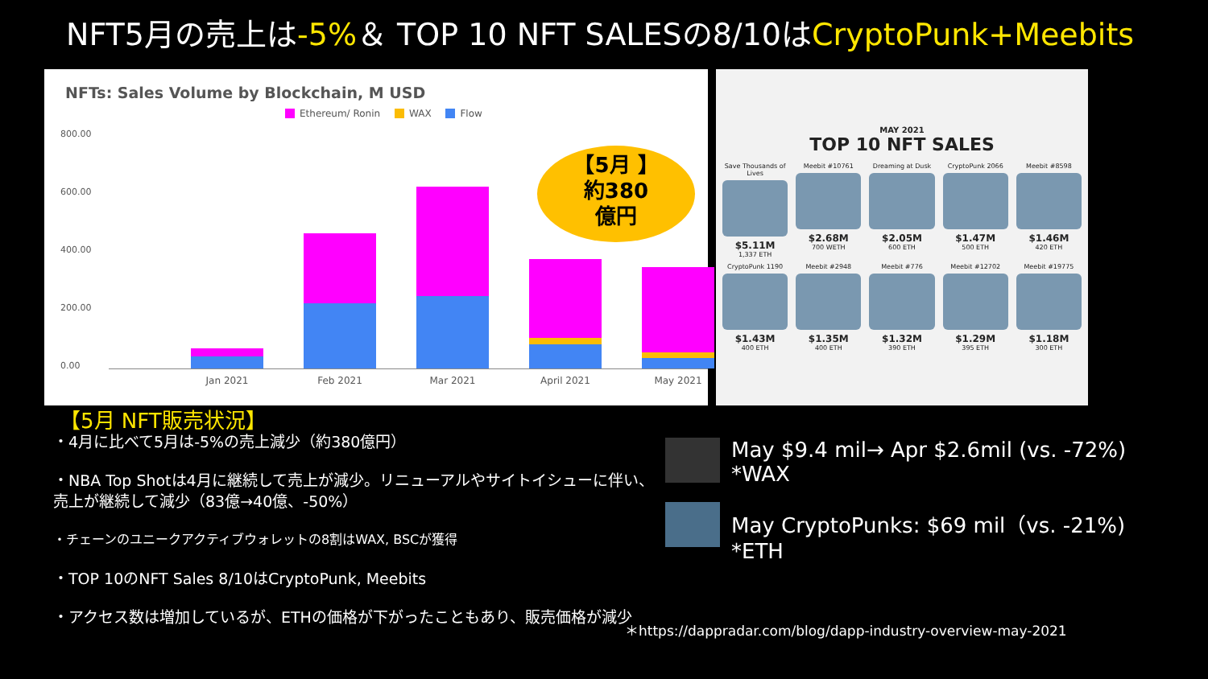NFT5月の売上は-5%＆ TOP 10 NFT SALESの8/10はCryptoPunk+Meebits
NFTs: Sales Volume by Blockchain, M USD
Ethereum/ Ronin WAX Flow
800.00
600.00
400.00
200.00
0.00
Jan 2021 Feb 2021 Mar 2021 April 2021 May 2021
【5月 】
約380
億円
MAY 2021
TOP 10 NFT SALES
Save Thousands of Lives
$5.11M
1,337 ETH
Meebit #10761
$2.68M
700 WETH
Dreaming at Dusk
$2.05M
600 ETH
CryptoPunk 2066
$1.47M
500 ETH
Meebit #8598
$1.46M
420 ETH
CryptoPunk 1190
$1.43M
400 ETH
Meebit #2948
$1.35M
400 ETH
Meebit #776
$1.32M
390 ETH
Meebit #12702
$1.29M
395 ETH
Meebit #19775
$1.18M
300 ETH
【5月 NFT販売状況】
・4月に比べて5月は-5%の売上減少（約380億円）
・NBA Top Shotは4月に継続して売上が減少。リニューアルやサイトイシューに伴い、売上が継続して減少（83億→40億、-50%）
・チェーンのユニークアクティブウォレットの8割はWAX, BSCが獲得
・TOP 10のNFT Sales 8/10はCryptoPunk, Meebits
・アクセス数は増加しているが、ETHの価格が下がったこともあり、販売価格が減少
May $9.4 mil→ Apr $2.6mil (vs. -72%)
*WAX
May CryptoPunks: $69 mil（vs. -21%)
*ETH
＊https://dappradar.com/blog/dapp-industry-overview-may-2021